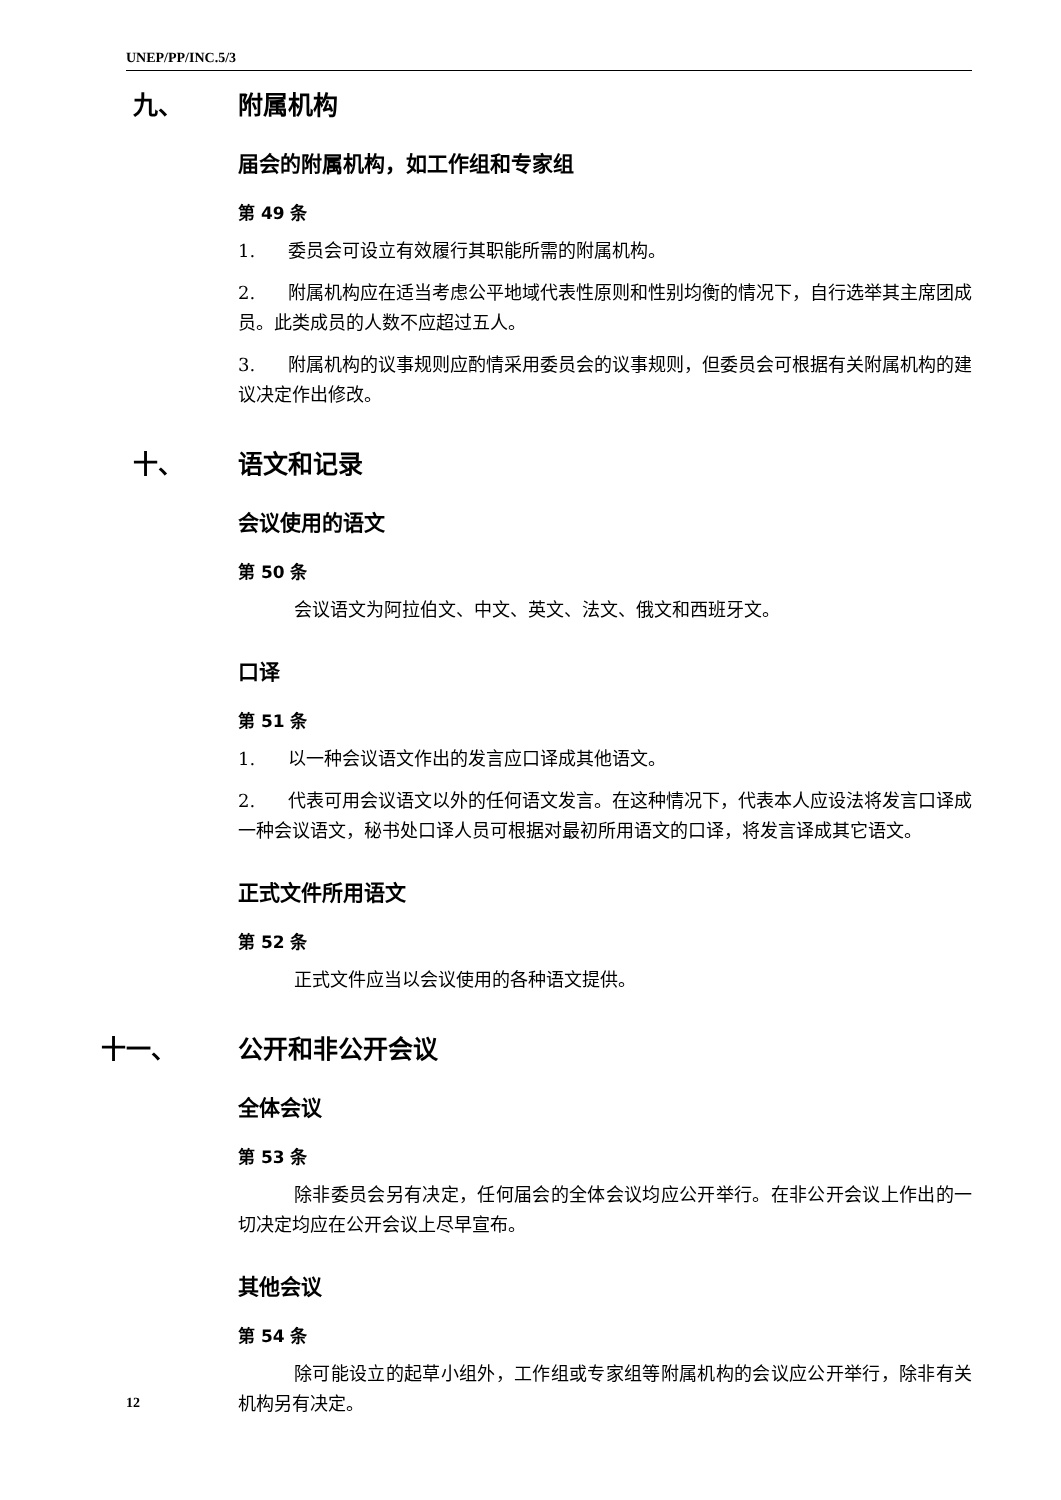UNEP/PP/INC.5/3
九、 附属机构
届会的附属机构，如工作组和专家组
第 49 条
1. 委员会可设立有效履行其职能所需的附属机构。
2. 附属机构应在适当考虑公平地域代表性原则和性别均衡的情况下，自行选举其主席团成员。此类成员的人数不应超过五人。
3. 附属机构的议事规则应酌情采用委员会的议事规则，但委员会可根据有关附属机构的建议决定作出修改。
十、 语文和记录
会议使用的语文
第 50 条
会议语文为阿拉伯文、中文、英文、法文、俄文和西班牙文。
口译
第 51 条
1. 以一种会议语文作出的发言应口译成其他语文。
2. 代表可用会议语文以外的任何语文发言。在这种情况下，代表本人应设法将发言口译成一种会议语文，秘书处口译人员可根据对最初所用语文的口译，将发言译成其它语文。
正式文件所用语文
第 52 条
正式文件应当以会议使用的各种语文提供。
十一、 公开和非公开会议
全体会议
第 53 条
除非委员会另有决定，任何届会的全体会议均应公开举行。在非公开会议上作出的一切决定均应在公开会议上尽早宣布。
其他会议
第 54 条
除可能设立的起草小组外，工作组或专家组等附属机构的会议应公开举行，除非有关机构另有决定。
12